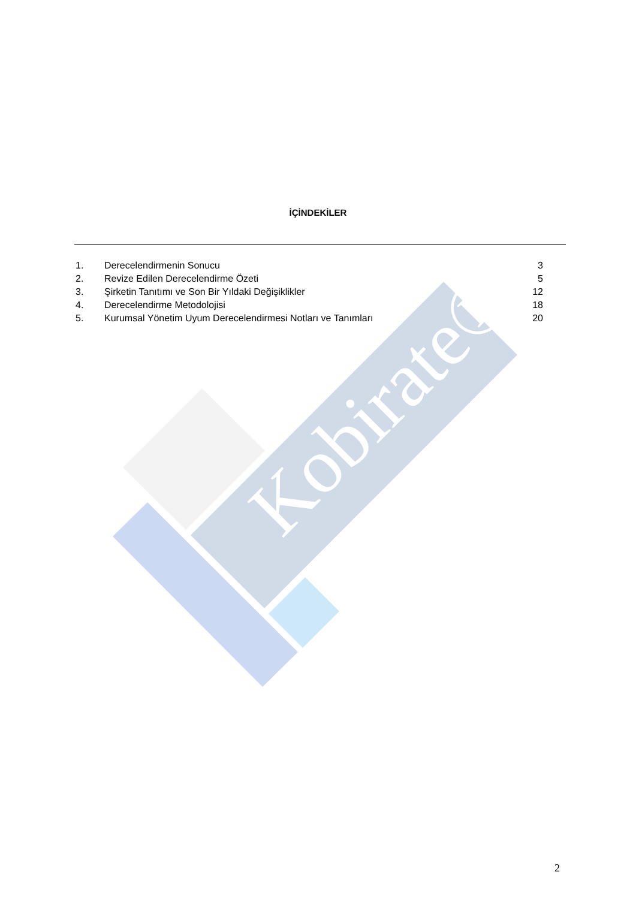Kobirate®
İÇİNDEKİLER
| 1. | Derecelendirmenin Sonucu | 3 |
| 2. | Revize Edilen Derecelendirme Özeti | 5 |
| 3. | Şirketin Tanıtımı ve Son Bir Yıldaki Değişiklikler | 12 |
| 4. | Derecelendirme Metodolojisi | 18 |
| 5. | Kurumsal Yönetim Uyum Derecelendirmesi Notları ve Tanımları | 20 |
2